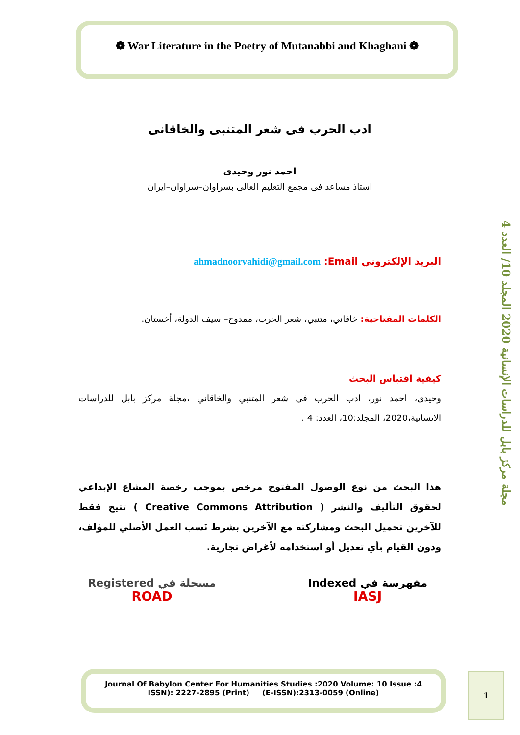❁ War Literature in the Poetry of Mutanabbi and Khaghani ❁
مجلة مركز بابل للدراسات الإنسانية 2020 المجلد 10/ العدد 4
ادب الحرب فى شعر المتنبى والخاقانى
احمد نور وحيدى
استاذ مساعد فى مجمع التعليم العالى بسراوان–سراوان–ايران
البريد الإلكتروني Email: ahmadnoorvahidi@gmail.com
الكلمات المفتاحية: خاقاني، متنبي، شعر الحرب، ممدوح– سيف الدولة، أخستان.
كيفية اقتباس البحث
وحيدى، احمد نور، ادب الحرب فى شعر المتنبي والخاقاني ،مجلة مركز بابل للدراسات الانسانية،2020، المجلد:10، العدد: 4 .
هذا البحث من نوع الوصول المفتوح مرخص بموجب رخصة المشاع الإبداعي لحقوق التأليف والنشر ( Creative Commons Attribution ) تتيح فقط للآخرين تحميل البحث ومشاركته مع الآخرين بشرط نَسب العمل الأصلي للمؤلف، ودون القيام بأي تعديل أو استخدامه لأغراض تجارية.
مفهرسة في Indexed
IASJ
مسجلة في Registered
ROAD
Journal Of Babylon Center For Humanities Studies :2020 Volume: 10 Issue :4
ISSN): 2227-2895 (Print) (E-ISSN):2313-0059 (Online)
1